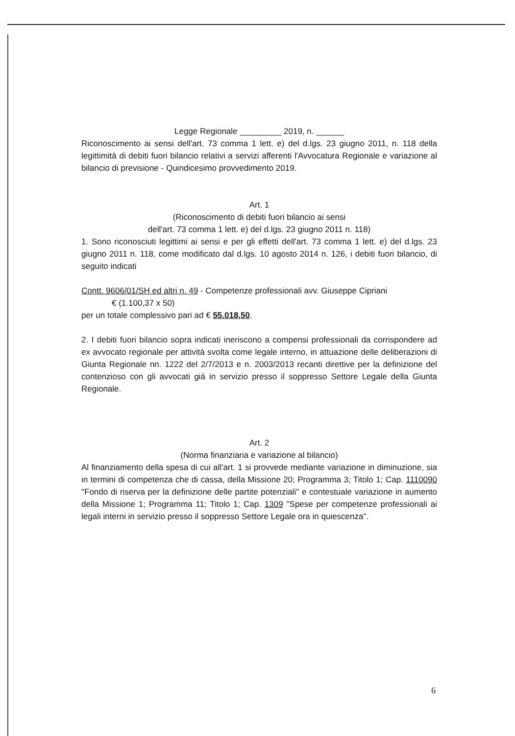Legge Regionale _________ 2019, n. ______
Riconoscimento ai sensi dell'art. 73 comma 1 lett. e) del d.lgs. 23 giugno 2011, n. 118 della legittimità di debiti fuori bilancio relativi a servizi afferenti l'Avvocatura Regionale e variazione al bilancio di previsione - Quindicesimo provvedimento 2019.
Art. 1
(Riconoscimento di debiti fuori bilancio ai sensi
dell'art. 73 comma 1 lett. e) del d.lgs. 23 giugno 2011 n. 118)
1. Sono riconosciuti legittimi ai sensi e per gli effetti dell'art. 73 comma 1 lett. e) del d.lgs. 23 giugno 2011 n. 118, come modificato dal d.lgs. 10 agosto 2014 n. 126, i debiti fuori bilancio, di seguito indicati
Contt. 9606/01/SH ed altri n. 49 - Competenze professionali avv. Giuseppe Cipriani
€ (1.100,37 x 50)
per un totale complessivo pari ad € 55.018,50.
2. I debiti fuori bilancio sopra indicati ineriscono a compensi professionali da corrispondere ad ex avvocato regionale per attività svolta come legale interno, in attuazione delle deliberazioni di Giunta Regionale nn. 1222 del 2/7/2013 e n. 2003/2013 recanti direttive per la definizione del contenzioso con gli avvocati già in servizio presso il soppresso Settore Legale della Giunta Regionale.
Art. 2
(Norma finanziaria e variazione al bilancio)
Al finanziamento della spesa di cui all'art. 1 si provvede mediante variazione in diminuzione, sia in termini di competenza che di cassa, della Missione 20; Programma 3; Titolo 1; Cap. 1110090 "Fondo di riserva per la definizione delle partite potenziali" e contestuale variazione in aumento della Missione 1; Programma 11; Titolo 1; Cap. 1309 "Spese per competenze professionali ai legali interni in servizio presso il soppresso Settore Legale ora in quiescenza".
6